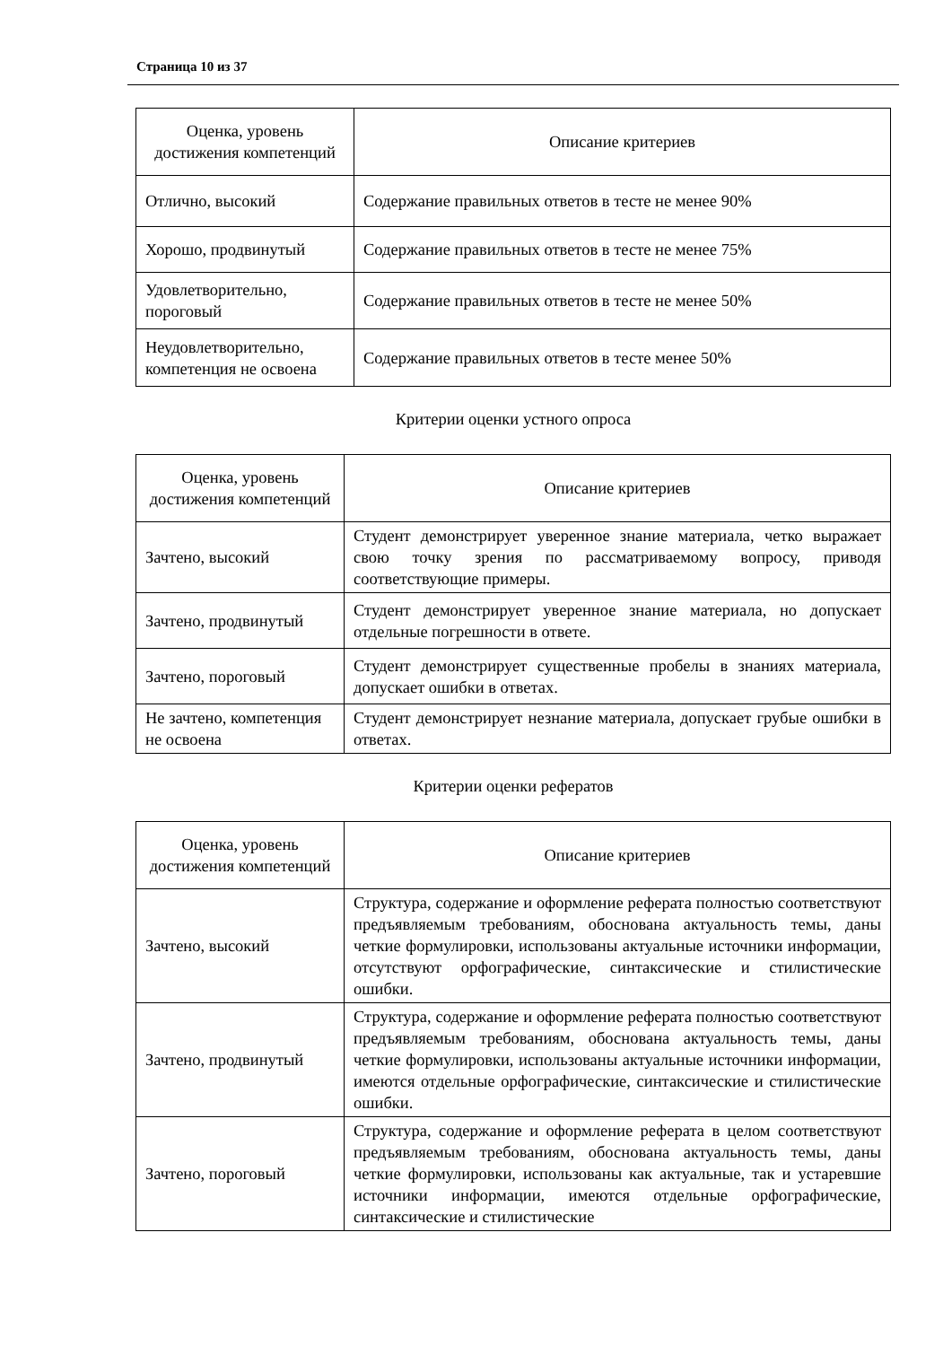Страница 10 из 37
| Оценка, уровень достижения компетенций | Описание критериев |
| --- | --- |
| Отлично, высокий | Содержание правильных ответов в тесте не менее 90% |
| Хорошо, продвинутый | Содержание правильных ответов в тесте не менее 75% |
| Удовлетворительно, пороговый | Содержание правильных ответов в тесте не менее 50% |
| Неудовлетворительно, компетенция не освоена | Содержание правильных ответов в тесте менее 50% |
Критерии оценки устного опроса
| Оценка, уровень достижения компетенций | Описание критериев |
| --- | --- |
| Зачтено, высокий | Студент демонстрирует уверенное знание материала, четко выражает свою точку зрения по рассматриваемому вопросу, приводя соответствующие примеры. |
| Зачтено, продвинутый | Студент демонстрирует уверенное знание материала, но допускает отдельные погрешности в ответе. |
| Зачтено, пороговый | Студент демонстрирует существенные пробелы в знаниях материала, допускает ошибки в ответах. |
| Не зачтено, компетенция не освоена | Студент демонстрирует незнание материала, допускает грубые ошибки в ответах. |
Критерии оценки рефератов
| Оценка, уровень достижения компетенций | Описание критериев |
| --- | --- |
| Зачтено, высокий | Структура, содержание и оформление реферата полностью соответствуют предъявляемым требованиям, обоснована актуальность темы, даны четкие формулировки, использованы актуальные источники информации, отсутствуют орфографические, синтаксические и стилистические ошибки. |
| Зачтено, продвинутый | Структура, содержание и оформление реферата полностью соответствуют предъявляемым требованиям, обоснована актуальность темы, даны четкие формулировки, использованы актуальные источники информации, имеются отдельные орфографические, синтаксические и стилистические ошибки. |
| Зачтено, пороговый | Структура, содержание и оформление реферата в целом соответствуют предъявляемым требованиям, обоснована актуальность темы, даны четкие формулировки, использованы как актуальные, так и устаревшие источники информации, имеются отдельные орфографические, синтаксические и стилистические |